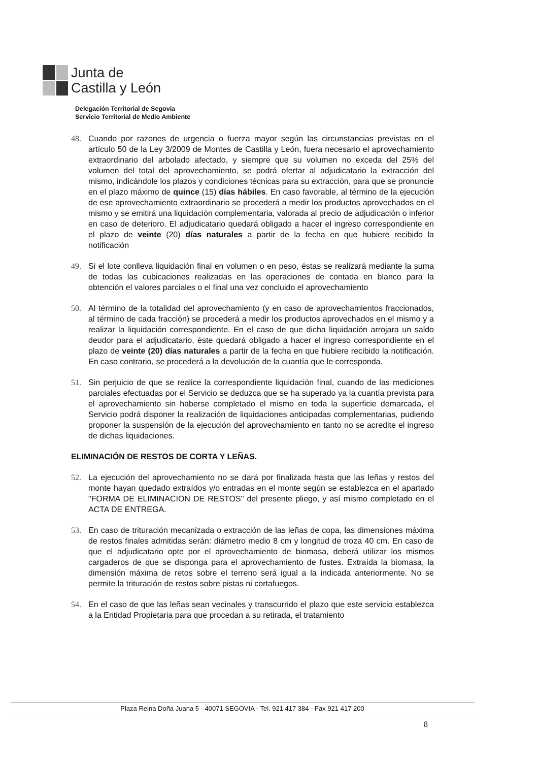Junta de
Castilla y León
Delegación Territorial de Segovia
Servicio Territorial de Medio Ambiente
48. Cuando por razones de urgencia o fuerza mayor según las circunstancias previstas en el artículo 50 de la Ley 3/2009 de Montes de Castilla y León, fuera necesario el aprovechamiento extraordinario del arbolado afectado, y siempre que su volumen no exceda del 25% del volumen del total del aprovechamiento, se podrá ofertar al adjudicatario la extracción del mismo, indicándole los plazos y condiciones técnicas para su extracción, para que se pronuncie en el plazo máximo de quince (15) días hábiles. En caso favorable, al término de la ejecución de ese aprovechamiento extraordinario se procederá a medir los productos aprovechados en el mismo y se emitirá una liquidación complementaria, valorada al precio de adjudicación o inferior en caso de deterioro. El adjudicatario quedará obligado a hacer el ingreso correspondiente en el plazo de veinte (20) días naturales a partir de la fecha en que hubiere recibido la notificación
49. Si el lote conlleva liquidación final en volumen o en peso, éstas se realizará mediante la suma de todas las cubicaciones realizadas en las operaciones de contada en blanco para la obtención el valores parciales o el final una vez concluido el aprovechamiento
50. Al término de la totalidad del aprovechamiento (y en caso de aprovechamientos fraccionados, al término de cada fracción) se procederá a medir los productos aprovechados en el mismo y a realizar la liquidación correspondiente. En el caso de que dicha liquidación arrojara un saldo deudor para el adjudicatario, éste quedará obligado a hacer el ingreso correspondiente en el plazo de veinte (20) días naturales a partir de la fecha en que hubiere recibido la notificación. En caso contrario, se procederá a la devolución de la cuantía que le corresponda.
51. Sin perjuicio de que se realice la correspondiente liquidación final, cuando de las mediciones parciales efectuadas por el Servicio se deduzca que se ha superado ya la cuantía prevista para el aprovechamiento sin haberse completado el mismo en toda la superficie demarcada, el Servicio podrá disponer la realización de liquidaciones anticipadas complementarias, pudiendo proponer la suspensión de la ejecución del aprovechamiento en tanto no se acredite el ingreso de dichas liquidaciones.
ELIMINACIÓN DE RESTOS DE CORTA Y LEÑAS.
52. La ejecución del aprovechamiento no se dará por finalizada hasta que las leñas y restos del monte hayan quedado extraídos y/o entradas en el monte según se establezca en el apartado "FORMA DE ELIMINACION DE RESTOS" del presente pliego, y así mismo completado en el ACTA DE ENTREGA.
53. En caso de trituración mecanizada o extracción de las leñas de copa, las dimensiones máxima de restos finales admitidas serán: diámetro medio 8 cm y longitud de troza 40 cm. En caso de que el adjudicatario opte por el aprovechamiento de biomasa, deberá utilizar los mismos cargaderos de que se disponga para el aprovechamiento de fustes. Extraída la biomasa, la dimensión máxima de retos sobre el terreno será igual a la indicada anteriormente. No se permite la trituración de restos sobre pistas ni cortafuegos.
54. En el caso de que las leñas sean vecinales y transcurrido el plazo que este servicio establezca a la Entidad Propietaria para que procedan a su retirada, el tratamiento
Plaza Reina Doña Juana 5 - 40071 SEGOVIA - Tel. 921 417 384 - Fax 921 417 200
8